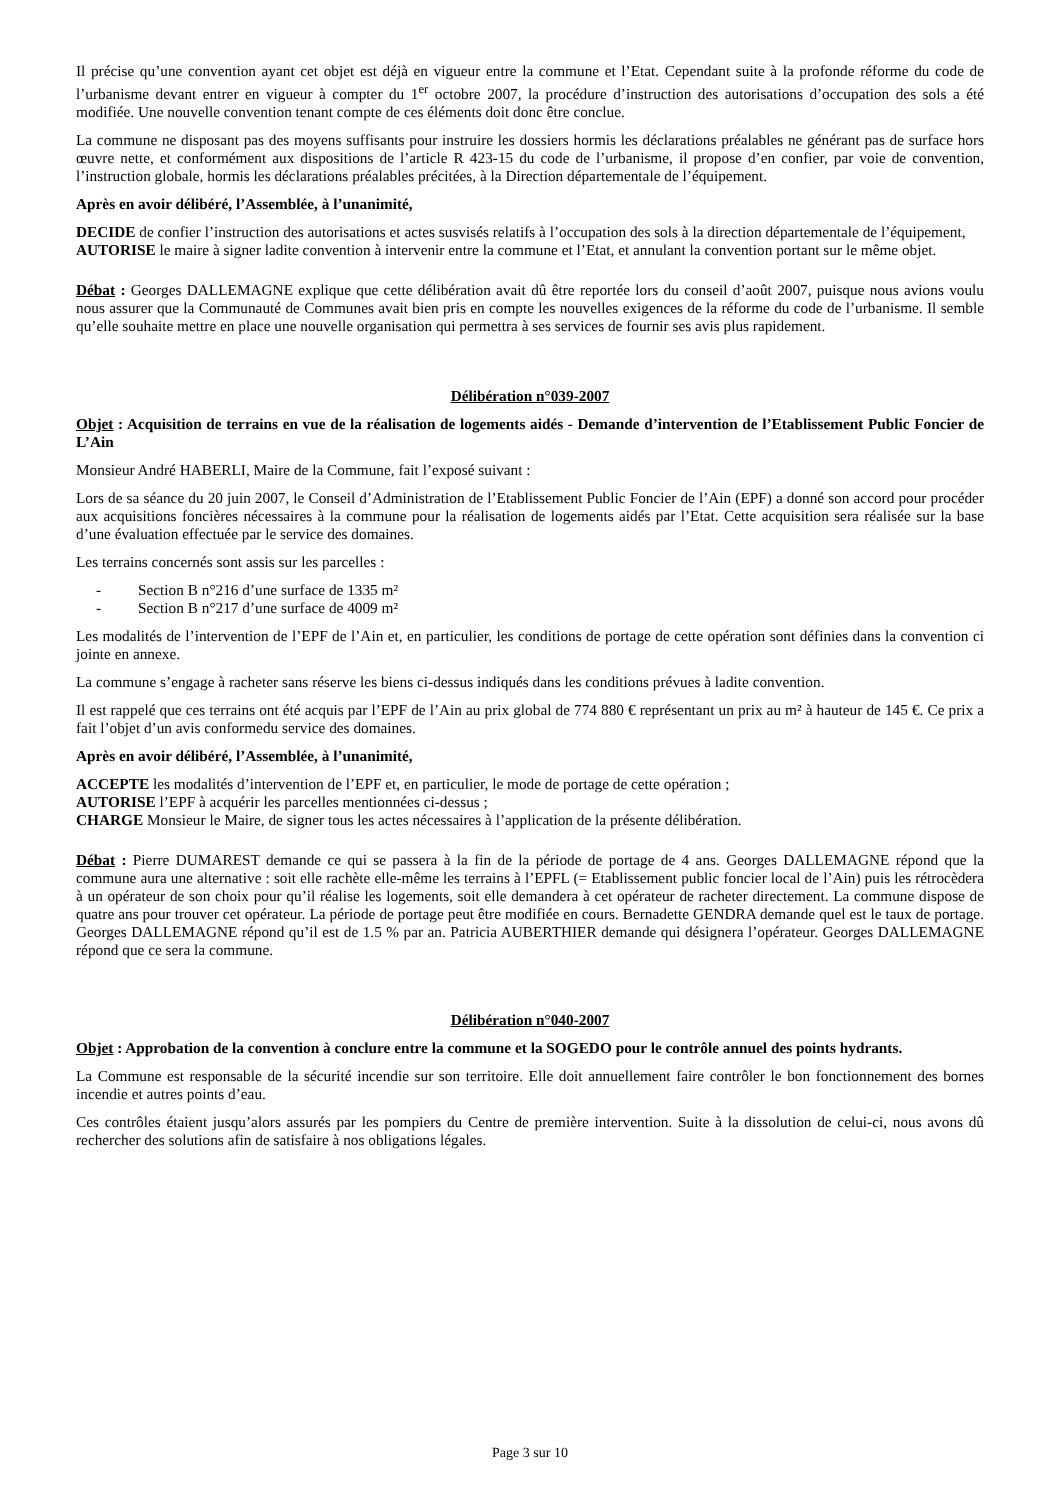Il précise qu’une convention ayant cet objet est déjà en vigueur entre la commune et l’Etat. Cependant suite à la profonde réforme du code de l’urbanisme devant entrer en vigueur à compter du 1<sup>er</sup> octobre 2007, la procédure d’instruction des autorisations d’occupation des sols a été modifiée. Une nouvelle convention tenant compte de ces éléments doit donc être conclue.
La commune ne disposant pas des moyens suffisants pour instruire les dossiers hormis les déclarations préalables ne générant pas de surface hors œuvre nette, et conformément aux dispositions de l’article R 423-15 du code de l’urbanisme, il propose d’en confier, par voie de convention, l’instruction globale, hormis les déclarations préalables précitées, à la Direction départementale de l’équipement.
Après en avoir délibéré, l’Assemblée, à l’unanimité,
DECIDE de confier l’instruction des autorisations et actes susvisés relatifs à l’occupation des sols à la direction départementale de l’équipement,
AUTORISE le maire à signer ladite convention à intervenir entre la commune et l’Etat, et annulant la convention portant sur le même objet.
Débat : Georges DALLEMAGNE explique que cette délibération avait dû être reportée lors du conseil d’août 2007, puisque nous avions voulu nous assurer que la Communauté de Communes avait bien pris en compte les nouvelles exigences de la réforme du code de l’urbanisme. Il semble qu’elle souhaite mettre en place une nouvelle organisation qui permettra à ses services de fournir ses avis plus rapidement.
Délibération n°039-2007
Objet : Acquisition de terrains en vue de la réalisation de logements aidés - Demande d’intervention de l’Etablissement Public Foncier de L’Ain
Monsieur André HABERLI, Maire de la Commune, fait l’exposé suivant :
Lors de sa séance du 20 juin 2007, le Conseil d’Administration de l’Etablissement Public Foncier de l’Ain (EPF) a donné son accord pour procéder aux acquisitions foncières nécessaires à la commune pour la réalisation de logements aidés par l’Etat. Cette acquisition sera réalisée sur la base d’une évaluation effectuée par le service des domaines.
Les terrains concernés sont assis sur les parcelles :
- Section B n°216 d’une surface de 1335 m²
- Section B n°217 d’une surface de 4009 m²
Les modalités de l’intervention de l’EPF de l’Ain et, en particulier, les conditions de portage de cette opération sont définies dans la convention ci jointe en annexe.
La commune s’engage à racheter sans réserve les biens ci-dessus indiqués dans les conditions prévues à ladite convention.
Il est rappelé que ces terrains ont été acquis par l’EPF de l’Ain au prix global de 774 880 € représentant un prix au m² à hauteur de 145 €. Ce prix a fait l’objet d’un avis conformedu service des domaines.
Après en avoir délibéré, l’Assemblée, à l’unanimité,
ACCEPTE les modalités d’intervention de l’EPF et, en particulier, le mode de portage de cette opération ;
AUTORISE l’EPF à acquérir les parcelles mentionnées ci-dessus ;
CHARGE Monsieur le Maire, de signer tous les actes nécessaires à l’application de la présente délibération.
Débat : Pierre DUMAREST demande ce qui se passera à la fin de la période de portage de 4 ans. Georges DALLEMAGNE répond que la commune aura une alternative : soit elle rachète elle-même les terrains à l’EPFL (= Etablissement public foncier local de l’Ain) puis les rétrocèdera à un opérateur de son choix pour qu’il réalise les logements, soit elle demandera à cet opérateur de racheter directement. La commune dispose de quatre ans pour trouver cet opérateur. La période de portage peut être modifiée en cours. Bernadette GENDRA demande quel est le taux de portage. Georges DALLEMAGNE répond qu’il est de 1.5 % par an. Patricia AUBERTHIER demande qui désignera l’opérateur. Georges DALLEMAGNE répond que ce sera la commune.
Délibération n°040-2007
Objet : Approbation de la convention à conclure entre la commune et la SOGEDO pour le contrôle annuel des points hydrants.
La Commune est responsable de la sécurité incendie sur son territoire. Elle doit annuellement faire contrôler le bon fonctionnement des bornes incendie et autres points d’eau.
Ces contrôles étaient jusqu’alors assurés par les pompiers du Centre de première intervention. Suite à la dissolution de celui-ci, nous avons dû rechercher des solutions afin de satisfaire à nos obligations légales.
Page 3 sur 10